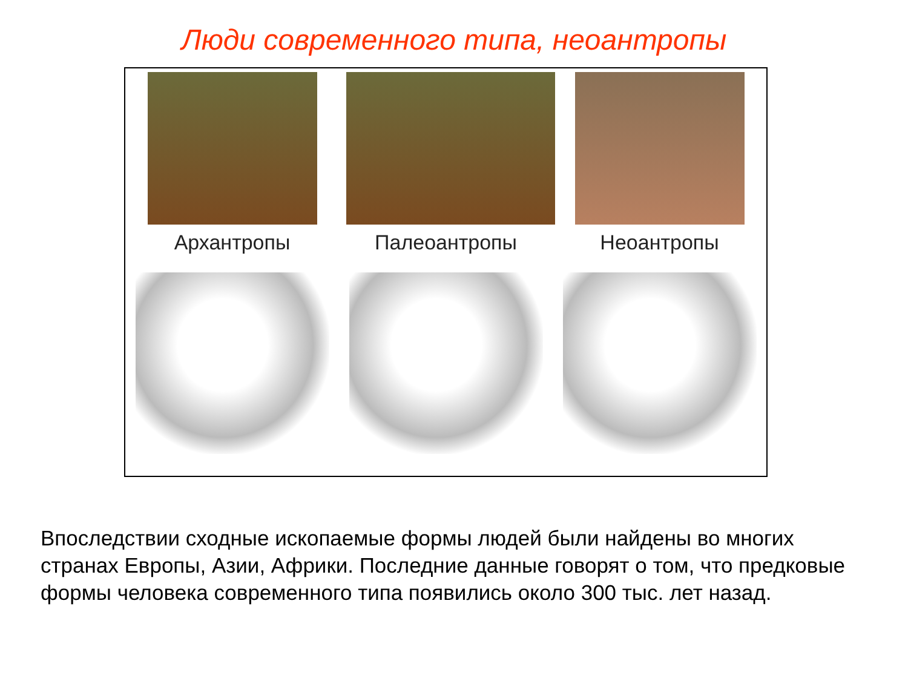Люди современного типа, неоантропы
Архантропы Палеоантропы Неоантропы
Впоследствии сходные ископаемые формы людей были найдены во многих странах Европы, Азии, Африки. Последние данные говорят о том, что предковые формы человека современного типа появились около 300 тыс. лет назад.